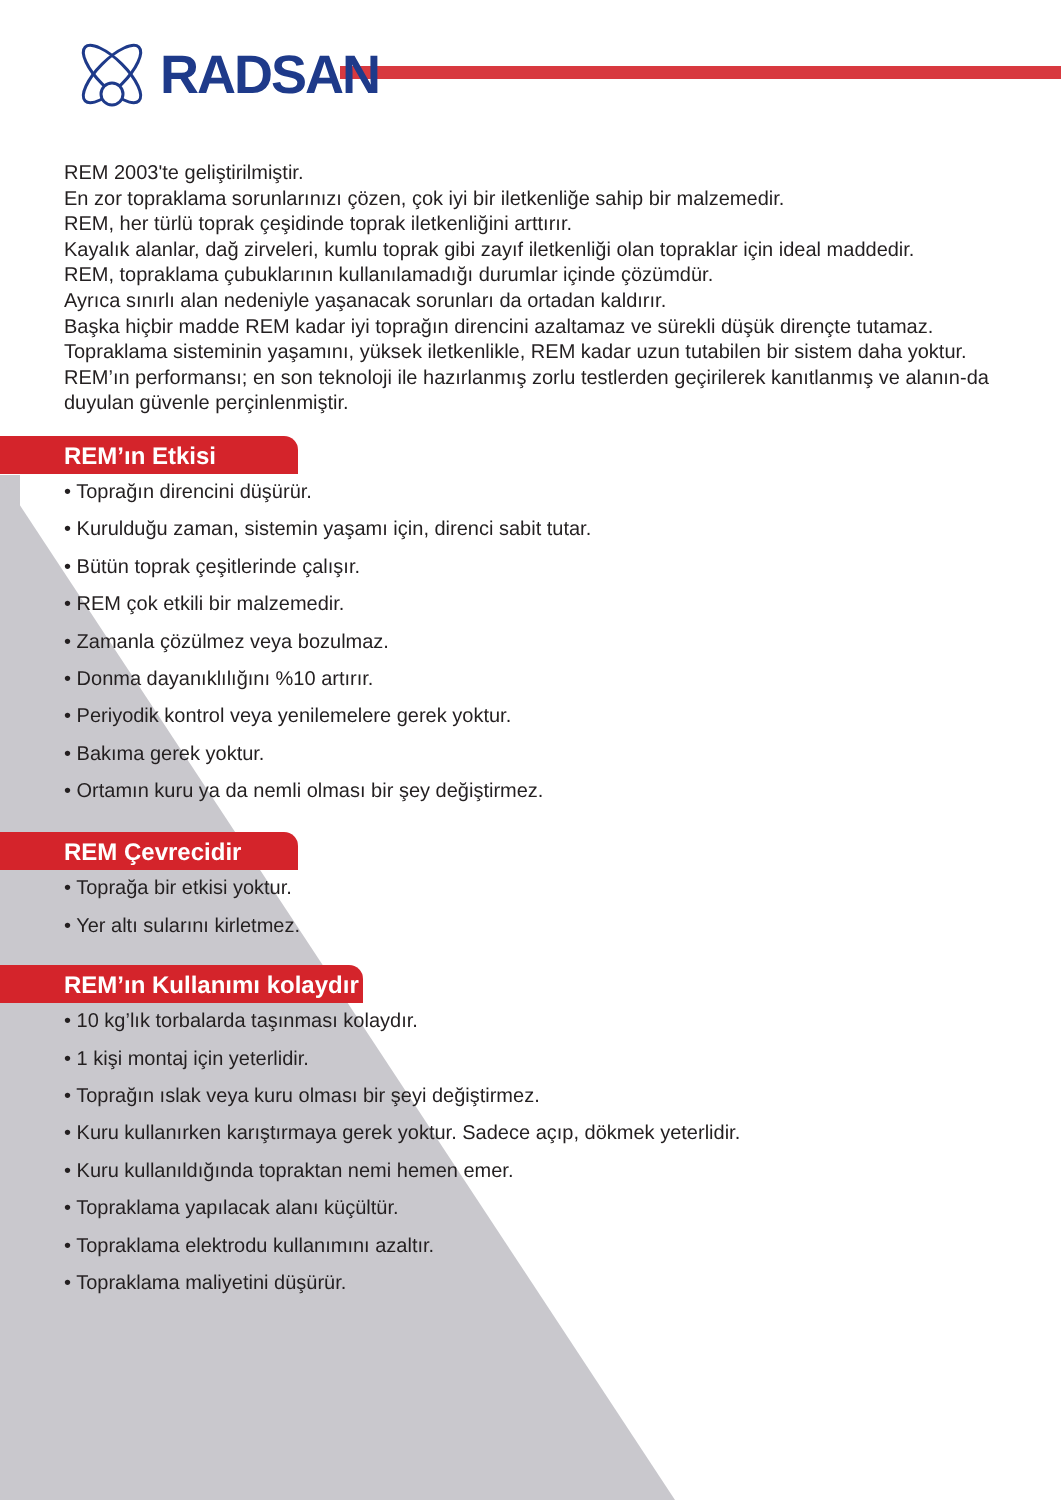RADSAN
REM 2003'te geliştirilmiştir.
En zor topraklama sorunlarınızı çözen, çok iyi bir iletkenliğe sahip bir malzemedir.
REM, her türlü toprak çeşidinde toprak iletkenliğini arttırır.
Kayalık alanlar, dağ zirveleri, kumlu toprak gibi zayıf iletkenliği olan topraklar için ideal maddedir.
REM, topraklama çubuklarının kullanılamadığı durumlar içinde çözümdür.
Ayrıca sınırlı alan nedeniyle yaşanacak sorunları da ortadan kaldırır.
Başka hiçbir madde REM kadar iyi toprağın direncini azaltamaz ve sürekli düşük dirençte tutamaz.
Topraklama sisteminin yaşamını, yüksek iletkenlikle, REM kadar uzun tutabilen bir sistem daha yoktur.
REM’ın performansı; en son teknoloji ile hazırlanmış zorlu testlerden geçirilerek kanıtlanmış ve alanın-da duyulan güvenle perçinlenmiştir.
REM’ın Etkisi
• Toprağın direncini düşürür.
• Kurulduğu zaman, sistemin yaşamı için, direnci sabit tutar.
• Bütün toprak çeşitlerinde çalışır.
• REM çok etkili bir malzemedir.
• Zamanla çözülmez veya bozulmaz.
• Donma dayanıklılığını %10 artırır.
• Periyodik kontrol veya yenilemelere gerek yoktur.
• Bakıma gerek yoktur.
• Ortamın kuru ya da nemli olması bir şey değiştirmez.
REM Çevrecidir
• Toprağa bir etkisi yoktur.
• Yer altı sularını kirletmez.
REM’ın Kullanımı kolaydır
• 10 kg’lık torbalarda taşınması kolaydır.
• 1 kişi montaj için yeterlidir.
• Toprağın ıslak veya kuru olması bir şeyi değiştirmez.
• Kuru kullanırken karıştırmaya gerek yoktur. Sadece açıp, dökmek yeterlidir.
• Kuru kullanıldığında topraktan nemi hemen emer.
• Topraklama yapılacak alanı küçültür.
• Topraklama elektrodu kullanımını azaltır.
• Topraklama maliyetini düşürür.